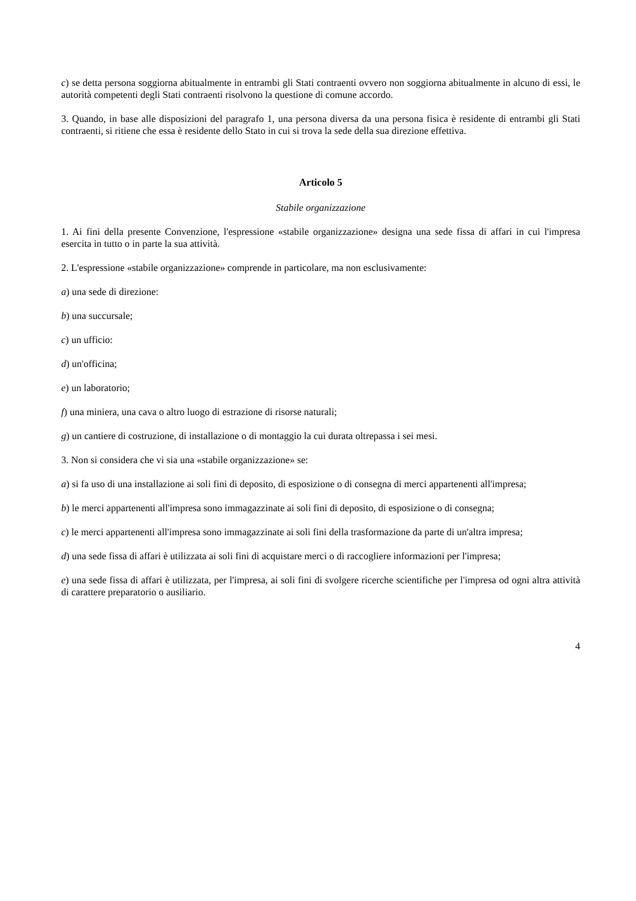c) se detta persona soggiorna abitualmente in entrambi gli Stati contraenti ovvero non soggiorna abitualmente in alcuno di essi, le autorità competenti degli Stati contraenti risolvono la questione di comune accordo.
3. Quando, in base alle disposizioni del paragrafo 1, una persona diversa da una persona fisica è residente di entrambi gli Stati contraenti, si ritiene che essa è residente dello Stato in cui si trova la sede della sua direzione effettiva.
Articolo 5
Stabile organizzazione
1. Ai fini della presente Convenzione, l'espressione «stabile organizzazione» designa una sede fissa di affari in cui l'impresa esercita in tutto o in parte la sua attività.
2. L'espressione «stabile organizzazione» comprende in particolare, ma non esclusivamente:
a) una sede di direzione:
b) una succursale;
c) un ufficio:
d) un'officina;
e) un laboratorio;
f) una miniera, una cava o altro luogo di estrazione di risorse naturali;
g) un cantiere di costruzione, di installazione o di montaggio la cui durata oltrepassa i sei mesi.
3. Non si considera che vi sia una «stabile organizzazione» se:
a) si fa uso di una installazione ai soli fini di deposito, di esposizione o di consegna di merci appartenenti all'impresa;
b) le merci appartenenti all'impresa sono immagazzinate ai soli fini di deposito, di esposizione o di consegna;
c) le merci appartenenti all'impresa sono immagazzinate ai soli fini della trasformazione da parte di un'altra impresa;
d) una sede fissa di affari è utilizzata ai soli fini di acquistare merci o di raccogliere informazioni per l'impresa;
e) una sede fissa di affari è utilizzata, per l'impresa, ai soli fini di svolgere ricerche scientifiche per l'impresa od ogni altra attività di carattere preparatorio o ausiliario.
4